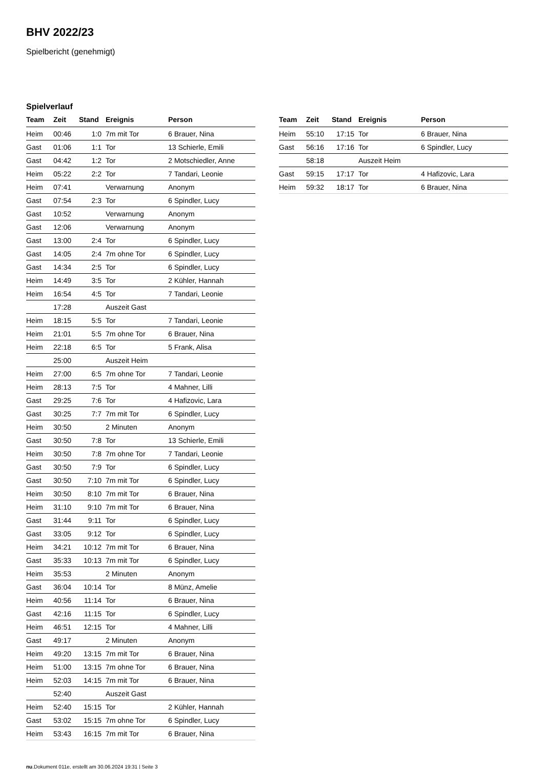BHV 2022/23
Spielbericht (genehmigt)
Spielverlauf
| Team | Zeit | Stand | Ereignis | Person |
| --- | --- | --- | --- | --- |
| Heim | 00:46 | 1:0 | 7m mit Tor | 6 Brauer, Nina |
| Gast | 01:06 | 1:1 | Tor | 13 Schierle, Emili |
| Gast | 04:42 | 1:2 | Tor | 2 Motschiedler, Anne |
| Heim | 05:22 | 2:2 | Tor | 7 Tandari, Leonie |
| Heim | 07:41 | | Verwarnung | Anonym |
| Gast | 07:54 | 2:3 | Tor | 6 Spindler, Lucy |
| Gast | 10:52 | | Verwarnung | Anonym |
| Gast | 12:06 | | Verwarnung | Anonym |
| Gast | 13:00 | 2:4 | Tor | 6 Spindler, Lucy |
| Gast | 14:05 | 2:4 | 7m ohne Tor | 6 Spindler, Lucy |
| Gast | 14:34 | 2:5 | Tor | 6 Spindler, Lucy |
| Heim | 14:49 | 3:5 | Tor | 2 Kühler, Hannah |
| Heim | 16:54 | 4:5 | Tor | 7 Tandari, Leonie |
| | 17:28 | | Auszeit Gast | |
| Heim | 18:15 | 5:5 | Tor | 7 Tandari, Leonie |
| Heim | 21:01 | 5:5 | 7m ohne Tor | 6 Brauer, Nina |
| Heim | 22:18 | 6:5 | Tor | 5 Frank, Alisa |
| | 25:00 | | Auszeit Heim | |
| Heim | 27:00 | 6:5 | 7m ohne Tor | 7 Tandari, Leonie |
| Heim | 28:13 | 7:5 | Tor | 4 Mahner, Lilli |
| Gast | 29:25 | 7:6 | Tor | 4 Hafizovic, Lara |
| Gast | 30:25 | 7:7 | 7m mit Tor | 6 Spindler, Lucy |
| Heim | 30:50 | | 2 Minuten | Anonym |
| Gast | 30:50 | 7:8 | Tor | 13 Schierle, Emili |
| Heim | 30:50 | 7:8 | 7m ohne Tor | 7 Tandari, Leonie |
| Gast | 30:50 | 7:9 | Tor | 6 Spindler, Lucy |
| Gast | 30:50 | 7:10 | 7m mit Tor | 6 Spindler, Lucy |
| Heim | 30:50 | 8:10 | 7m mit Tor | 6 Brauer, Nina |
| Heim | 31:10 | 9:10 | 7m mit Tor | 6 Brauer, Nina |
| Gast | 31:44 | 9:11 | Tor | 6 Spindler, Lucy |
| Gast | 33:05 | 9:12 | Tor | 6 Spindler, Lucy |
| Heim | 34:21 | 10:12 | 7m mit Tor | 6 Brauer, Nina |
| Gast | 35:33 | 10:13 | 7m mit Tor | 6 Spindler, Lucy |
| Heim | 35:53 | | 2 Minuten | Anonym |
| Gast | 36:04 | 10:14 | Tor | 8 Münz, Amelie |
| Heim | 40:56 | 11:14 | Tor | 6 Brauer, Nina |
| Gast | 42:16 | 11:15 | Tor | 6 Spindler, Lucy |
| Heim | 46:51 | 12:15 | Tor | 4 Mahner, Lilli |
| Gast | 49:17 | | 2 Minuten | Anonym |
| Heim | 49:20 | 13:15 | 7m mit Tor | 6 Brauer, Nina |
| Heim | 51:00 | 13:15 | 7m ohne Tor | 6 Brauer, Nina |
| Heim | 52:03 | 14:15 | 7m mit Tor | 6 Brauer, Nina |
| | 52:40 | | Auszeit Gast | |
| Heim | 52:40 | 15:15 | Tor | 2 Kühler, Hannah |
| Gast | 53:02 | 15:15 | 7m ohne Tor | 6 Spindler, Lucy |
| Heim | 53:43 | 16:15 | 7m mit Tor | 6 Brauer, Nina |
| Team | Zeit | Stand | Ereignis | Person |
| --- | --- | --- | --- | --- |
| Heim | 55:10 | 17:15 | Tor | 6 Brauer, Nina |
| Gast | 56:16 | 17:16 | Tor | 6 Spindler, Lucy |
| | 58:18 | | Auszeit Heim | |
| Gast | 59:15 | 17:17 | Tor | 4 Hafizovic, Lara |
| Heim | 59:32 | 18:17 | Tor | 6 Brauer, Nina |
nu.Dokument 011e, erstellt am 30.06.2024 19:31 | Seite 3